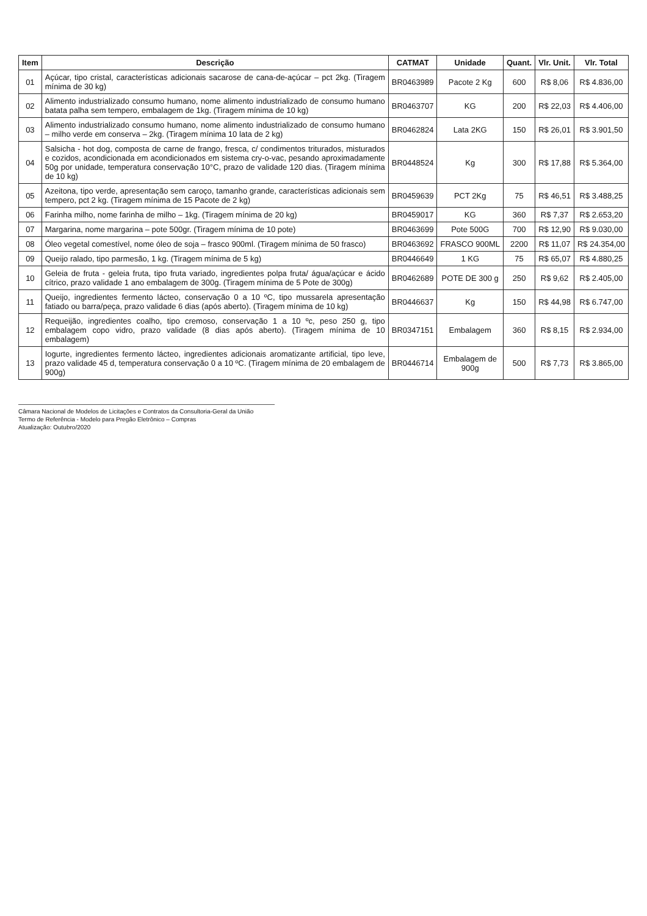| Item | Descrição | CATMAT | Unidade | Quant. | Vlr. Unit. | Vlr. Total |
| --- | --- | --- | --- | --- | --- | --- |
| 01 | Açúcar, tipo cristal, características adicionais sacarose de cana-de-açúcar – pct 2kg. (Tiragem mínima de 30 kg) | BR0463989 | Pacote 2 Kg | 600 | R$ 8,06 | R$ 4.836,00 |
| 02 | Alimento industrializado consumo humano, nome alimento industrializado de consumo humano batata palha sem tempero, embalagem de 1kg. (Tiragem mínima de 10 kg) | BR0463707 | KG | 200 | R$ 22,03 | R$ 4.406,00 |
| 03 | Alimento industrializado consumo humano, nome alimento industrializado de consumo humano – milho verde em conserva – 2kg. (Tiragem mínima 10 lata de 2 kg) | BR0462824 | Lata 2KG | 150 | R$ 26,01 | R$ 3.901,50 |
| 04 | Salsicha - hot dog, composta de carne de frango, fresca, c/ condimentos triturados, misturados e cozidos, acondicionada em acondicionados em sistema cry-o-vac, pesando aproximadamente 50g por unidade, temperatura conservação 10°C, prazo de validade 120 dias. (Tiragem mínima de 10 kg) | BR0448524 | Kg | 300 | R$ 17,88 | R$ 5.364,00 |
| 05 | Azeitona, tipo verde, apresentação sem caroço, tamanho grande, características adicionais sem tempero, pct 2 kg. (Tiragem mínima de 15 Pacote de 2 kg) | BR0459639 | PCT 2Kg | 75 | R$ 46,51 | R$ 3.488,25 |
| 06 | Farinha milho, nome farinha de milho – 1kg. (Tiragem mínima de 20 kg) | BR0459017 | KG | 360 | R$ 7,37 | R$ 2.653,20 |
| 07 | Margarina, nome margarina – pote 500gr. (Tiragem mínima de 10 pote) | BR0463699 | Pote 500G | 700 | R$ 12,90 | R$ 9.030,00 |
| 08 | Óleo vegetal comestível, nome óleo de soja – frasco 900ml. (Tiragem mínima de 50 frasco) | BR0463692 | FRASCO 900ML | 2200 | R$ 11,07 | R$ 24.354,00 |
| 09 | Queijo ralado, tipo parmesão, 1 kg. (Tiragem mínima de 5 kg) | BR0446649 | 1 KG | 75 | R$ 65,07 | R$ 4.880,25 |
| 10 | Geleia de fruta - geleia fruta, tipo fruta variado, ingredientes polpa fruta/ água/açúcar e ácido cítrico, prazo validade 1 ano embalagem de 300g. (Tiragem mínima de 5 Pote de 300g) | BR0462689 | POTE DE 300 g | 250 | R$ 9,62 | R$ 2.405,00 |
| 11 | Queijo, ingredientes fermento lácteo, conservação 0 a 10 ºC, tipo mussarela apresentação fatiado ou barra/peça, prazo validade 6 dias (após aberto). (Tiragem mínima de 10 kg) | BR0446637 | Kg | 150 | R$ 44,98 | R$ 6.747,00 |
| 12 | Requeijão, ingredientes coalho, tipo cremoso, conservação 1 a 10 ºc, peso 250 g, tipo embalagem copo vidro, prazo validade (8 dias após aberto). (Tiragem mínima de 10 embalagem) | BR0347151 | Embalagem | 360 | R$ 8,15 | R$ 2.934,00 |
| 13 | Iogurte, ingredientes fermento lácteo, ingredientes adicionais aromatizante artificial, tipo leve, prazo validade 45 d, temperatura conservação 0 a 10 ºC. (Tiragem mínima de 20 embalagem de 900g) | BR0446714 | Embalagem de 900g | 500 | R$ 7,73 | R$ 3.865,00 |
Câmara Nacional de Modelos de Licitações e Contratos da Consultoria-Geral da União
Termo de Referência - Modelo para Pregão Eletrônico – Compras
Atualização: Outubro/2020